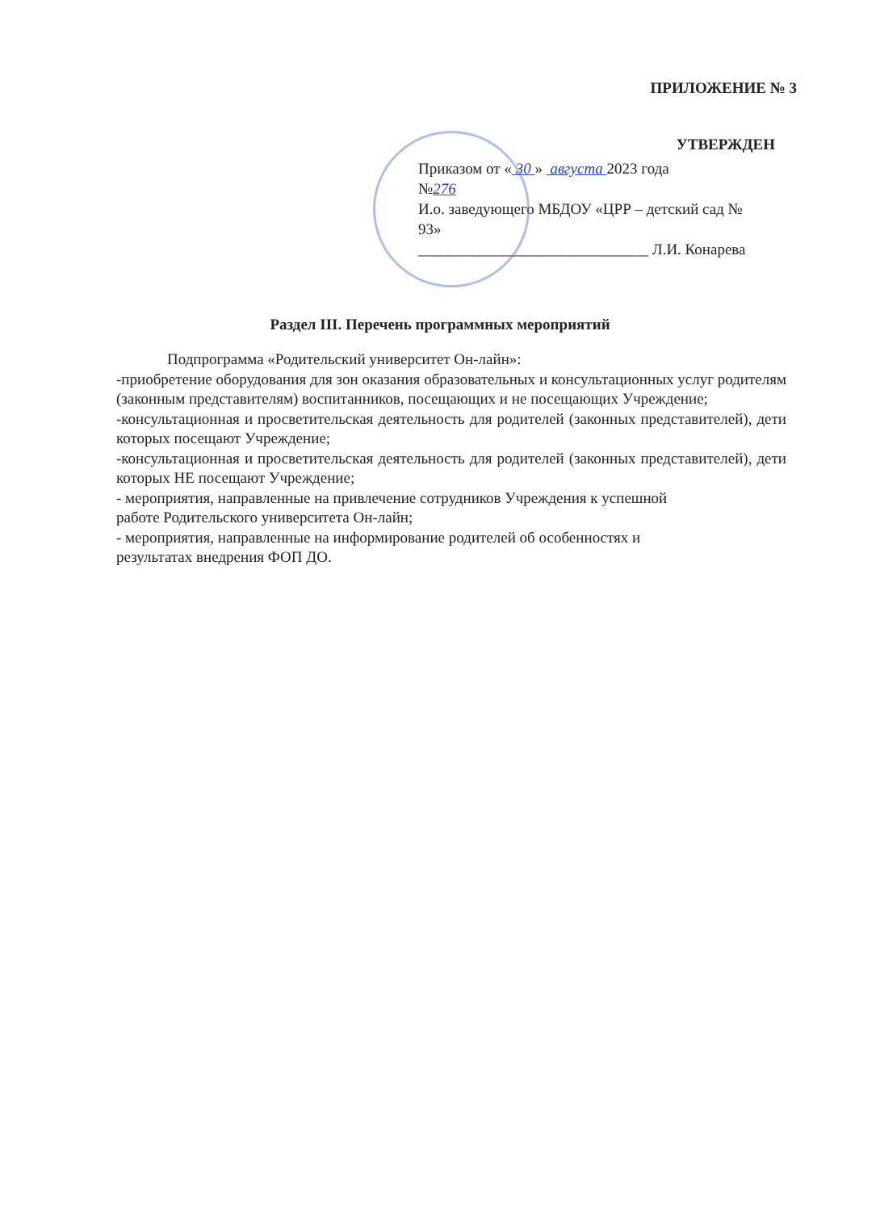ПРИЛОЖЕНИЕ № 3
УТВЕРЖДЕН
Приказом от « 30 » августа 2023 года
№276
И.о. заведующего МБДОУ «ЦРР – детский сад № 93»
______________________________ Л.И. Конарева
Раздел III. Перечень программных мероприятий
Подпрограмма «Родительский университет Он-лайн»:
-приобретение оборудования для зон оказания образовательных и консультационных услуг родителям (законным представителям) воспитанников, посещающих и не посещающих Учреждение;
-консультационная и просветительская деятельность для родителей (законных представителей), дети которых посещают Учреждение;
-консультационная и просветительская деятельность для родителей (законных представителей), дети которых НЕ посещают Учреждение;
- мероприятия, направленные на привлечение сотрудников Учреждения к успешной
работе Родительского университета Он-лайн;
- мероприятия, направленные на информирование родителей об особенностях и
результатах внедрения ФОП ДО.